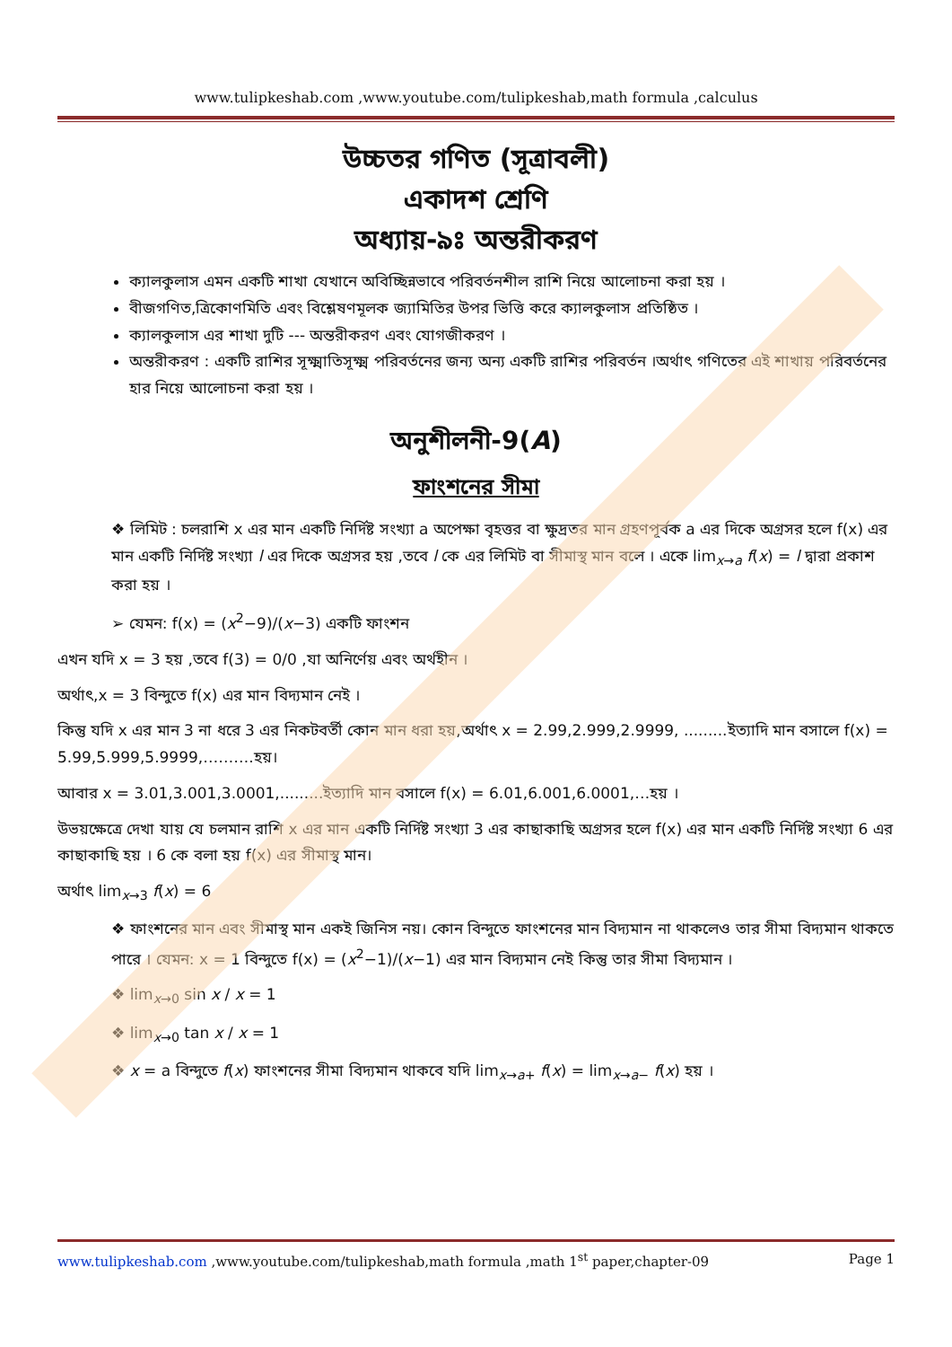www.tulipkeshab.com ,www.youtube.com/tulipkeshab,math formula ,calculus
উচ্চতর গণিত (সূত্রাবলী)
একাদশ শ্রেণি
অধ্যায়-৯ঃ অন্তরীকরণ
ক্যালকুলাস এমন একটি শাখা যেখানে অবিচ্ছিন্নভাবে পরিবর্তনশীল রাশি নিয়ে আলোচনা করা হয় ।
বীজগণিত,ত্রিকোণমিতি এবং বিশ্লেষণমূলক জ্যামিতির উপর ভিত্তি করে ক্যালকুলাস প্রতিষ্ঠিত ।
ক্যালকুলাস এর শাখা দুটি --- অন্তরীকরণ এবং যোগজীকরণ ।
অন্তরীকরণ : একটি রাশির সূক্ষ্মাতিসূক্ষ্ম পরিবর্তনের জন্য অন্য একটি রাশির পরিবর্তন ।অর্থাৎ গণিতের এই শাখায় পরিবর্তনের হার নিয়ে আলোচনা করা হয় ।
অনুশীলনী-9(A)
ফাংশনের সীমা
❖ লিমিট : চলরাশি x এর মান একটি নির্দিষ্ট সংখ্যা a অপেক্ষা বৃহত্তর বা ক্ষুদ্রতর মান গ্রহণপূর্বক a এর দিকে অগ্রসর হলে f(x) এর মান একটি নির্দিষ্ট সংখ্যা l এর দিকে অগ্রসর হয় ,তবে l কে এর লিমিট বা সীমাস্থ মান বলে । একে lim<sub>x→a</sub> f(x) = l দ্বারা প্রকাশ করা হয় ।
➢ যেমন: f(x) = (x<sup>2</sup>−9)/(x−3) একটি ফাংশন
এখন যদি x = 3 হয় ,তবে f(3) = 0/0 ,যা অনির্ণেয় এবং অর্থহীন ।
অর্থাৎ,x = 3 বিন্দুতে f(x) এর মান বিদ্যমান নেই ।
কিন্তু যদি x এর মান 3 না ধরে 3 এর নিকটবর্তী কোন মান ধরা হয়,অর্থাৎ x = 2.99,2.999,2.9999, .........ইত্যাদি মান বসালে f(x) = 5.99,5.999,5.9999,……….হয়।
আবার x = 3.01,3.001,3.0001,.........ইত্যাদি মান বসালে f(x) = 6.01,6.001,6.0001,…হয় ।
উভয়ক্ষেত্রে দেখা যায় যে চলমান রাশি x এর মান একটি নির্দিষ্ট সংখ্যা 3 এর কাছাকাছি অগ্রসর হলে f(x) এর মান একটি নির্দিষ্ট সংখ্যা 6 এর কাছাকাছি হয় । 6 কে বলা হয় f(x) এর সীমাস্থ মান।
অর্থাৎ lim<sub>x→3</sub> f(x) = 6
❖ ফাংশনের মান এবং সীমাস্থ মান একই জিনিস নয়। কোন বিন্দুতে ফাংশনের মান বিদ্যমান না থাকলেও তার সীমা বিদ্যমান থাকতে পারে । যেমন: x = 1 বিন্দুতে f(x) = (x<sup>2</sup>−1)/(x−1) এর মান বিদ্যমান নেই কিন্তু তার সীমা বিদ্যমান ।
❖ lim<sub>x→0</sub> sin x / x = 1
❖ lim<sub>x→0</sub> tan x / x = 1
❖ x = a বিন্দুতে f(x) ফাংশনের সীমা বিদ্যমান থাকবে যদি lim<sub>x→a+</sub> f(x) = lim<sub>x→a−</sub> f(x) হয় ।
www.tulipkeshab.com ,www.youtube.com/tulipkeshab,math formula ,math 1<sup>st</sup> paper,chapter-09 Page 1